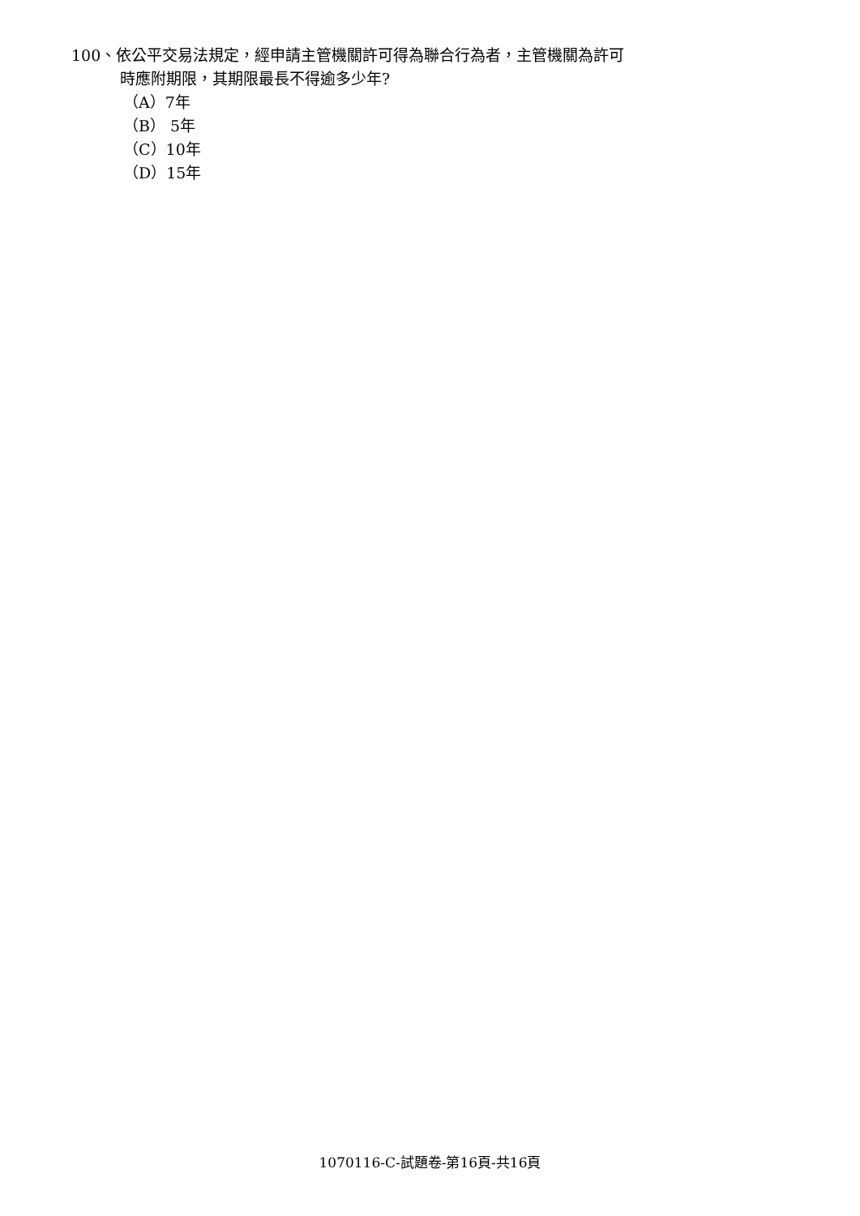100、依公平交易法規定，經申請主管機關許可得為聯合行為者，主管機關為許可
時應附期限，其期限最長不得逾多少年?
（A）7年
（B） 5年
（C）10年
（D）15年
1070116-C-試題卷-第16頁-共16頁